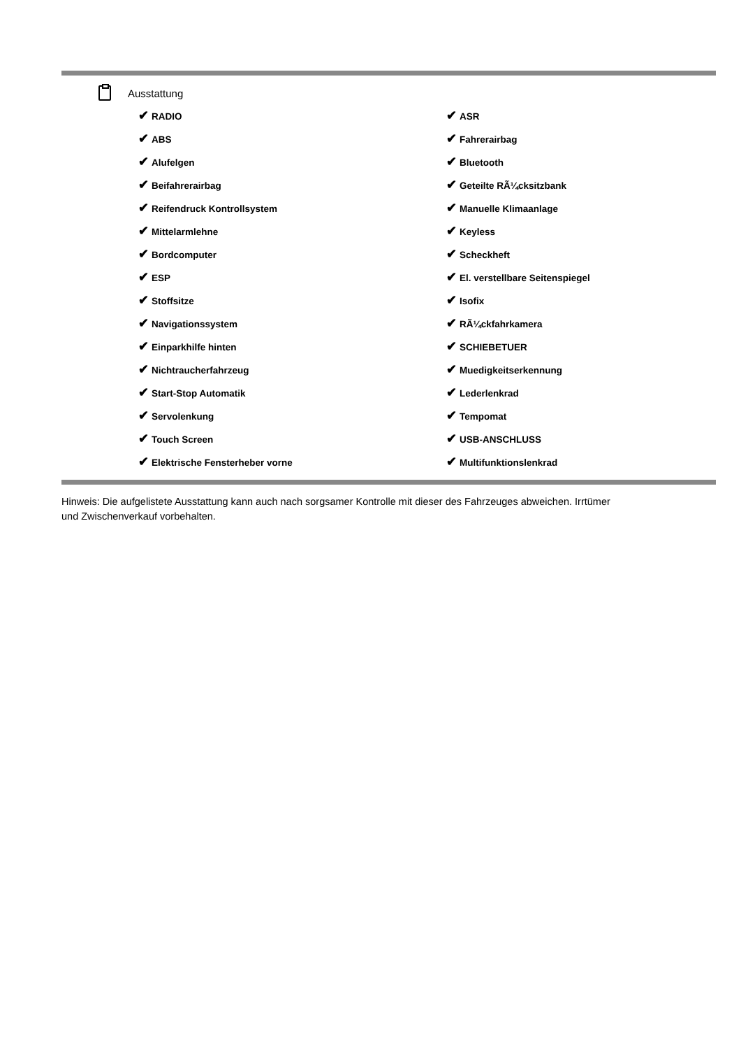Ausstattung
| ✔ RADIO | ✔ ASR |
| ✔ ABS | ✔ Fahrerairbag |
| ✔ Alufelgen | ✔ Bluetooth |
| ✔ Beifahrerairbag | ✔ Geteilte RÃ¼cksitzbank |
| ✔ Reifendruck Kontrollsystem | ✔ Manuelle Klimaanlage |
| ✔ Mittelarmlehne | ✔ Keyless |
| ✔ Bordcomputer | ✔ Scheckheft |
| ✔ ESP | ✔ El. verstellbare Seitenspiegel |
| ✔ Stoffsitze | ✔ Isofix |
| ✔ Navigationssystem | ✔ RÃ¼ckfahrkamera |
| ✔ Einparkhilfe hinten | ✔ SCHIEBETUER |
| ✔ Nichtraucherfahrzeug | ✔ Muedigkeitserkennung |
| ✔ Start-Stop Automatik | ✔ Lederlenkrad |
| ✔ Servolenkung | ✔ Tempomat |
| ✔ Touch Screen | ✔ USB-ANSCHLUSS |
| ✔ Elektrische Fensterheber vorne | ✔ Multifunktionslenkrad |
Hinweis: Die aufgelistete Ausstattung kann auch nach sorgsamer Kontrolle mit dieser des Fahrzeuges abweichen. Irrtümer und Zwischenverkauf vorbehalten.